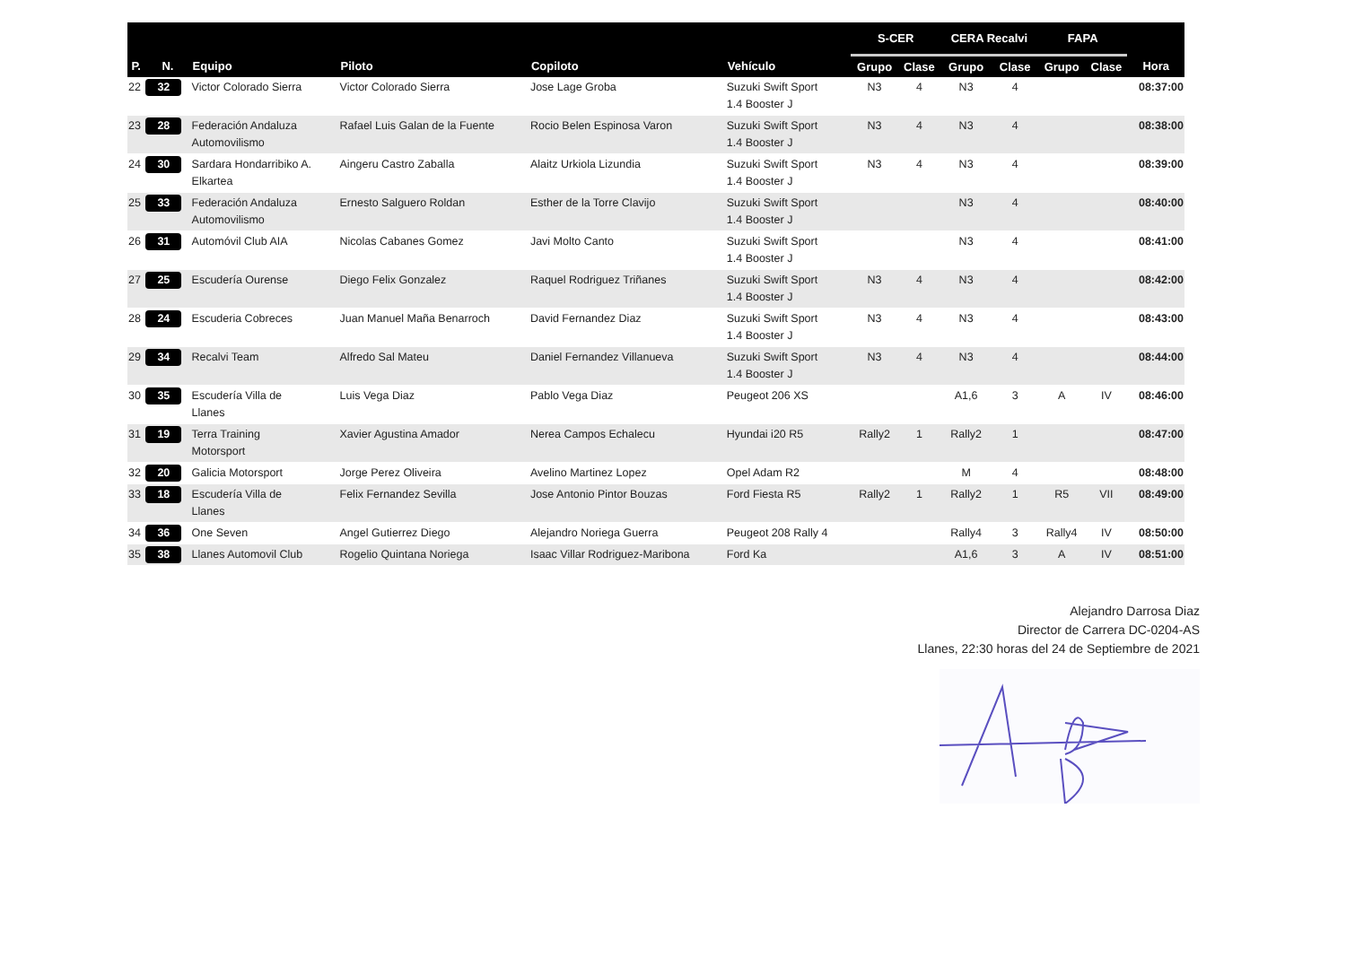| | | | | | | S-CER | | CERA Recalvi | | FAPA | | |
| --- | --- | --- | --- | --- | --- | --- | --- | --- | --- | --- | --- | --- |
| P. | N. | Equipo | Piloto | Copiloto | Vehículo | Grupo | Clase | Grupo | Clase | Grupo | Clase | Hora |
| 22 | 32 | Victor Colorado Sierra | Victor Colorado Sierra | Jose Lage Groba | Suzuki Swift Sport 1.4 Booster J | N3 | 4 | N3 | 4 | | | 08:37:00 |
| 23 | 28 | Federación Andaluza Automovilismo | Rafael Luis Galan de la Fuente | Rocio Belen Espinosa Varon | Suzuki Swift Sport 1.4 Booster J | N3 | 4 | N3 | 4 | | | 08:38:00 |
| 24 | 30 | Sardara Hondarribiko A. Elkartea | Aingeru Castro Zaballa | Alaitz Urkiola Lizundia | Suzuki Swift Sport 1.4 Booster J | N3 | 4 | N3 | 4 | | | 08:39:00 |
| 25 | 33 | Federación Andaluza Automovilismo | Ernesto Salguero Roldan | Esther de la Torre Clavijo | Suzuki Swift Sport 1.4 Booster J | | | N3 | 4 | | | 08:40:00 |
| 26 | 31 | Automóvil Club AIA | Nicolas Cabanes Gomez | Javi Molto Canto | Suzuki Swift Sport 1.4 Booster J | | | N3 | 4 | | | 08:41:00 |
| 27 | 25 | Escudería Ourense | Diego Felix Gonzalez | Raquel Rodriguez Triñanes | Suzuki Swift Sport 1.4 Booster J | N3 | 4 | N3 | 4 | | | 08:42:00 |
| 28 | 24 | Escuderia Cobreces | Juan Manuel Maña Benarroch | David Fernandez Diaz | Suzuki Swift Sport 1.4 Booster J | N3 | 4 | N3 | 4 | | | 08:43:00 |
| 29 | 34 | Recalvi Team | Alfredo Sal Mateu | Daniel Fernandez Villanueva | Suzuki Swift Sport 1.4 Booster J | N3 | 4 | N3 | 4 | | | 08:44:00 |
| 30 | 35 | Escudería Villa de Llanes | Luis Vega Diaz | Pablo Vega Diaz | Peugeot 206 XS | | | A1,6 | 3 | A | IV | 08:46:00 |
| 31 | 19 | Terra Training Motorsport | Xavier Agustina Amador | Nerea Campos Echalecu | Hyundai i20 R5 | Rally2 | 1 | Rally2 | 1 | | | 08:47:00 |
| 32 | 20 | Galicia Motorsport | Jorge Perez Oliveira | Avelino Martinez Lopez | Opel Adam R2 | | | M | 4 | | | 08:48:00 |
| 33 | 18 | Escudería Villa de Llanes | Felix Fernandez Sevilla | Jose Antonio Pintor Bouzas | Ford Fiesta R5 | Rally2 | 1 | Rally2 | 1 | R5 | VII | 08:49:00 |
| 34 | 36 | One Seven | Angel Gutierrez Diego | Alejandro Noriega Guerra | Peugeot 208 Rally 4 | | | Rally4 | 3 | Rally4 | IV | 08:50:00 |
| 35 | 38 | Llanes Automovil Club | Rogelio Quintana Noriega | Isaac Villar Rodriguez-Maribona | Ford Ka | | | A1,6 | 3 | A | IV | 08:51:00 |
Alejandro Darrosa Diaz
Director de Carrera DC-0204-AS
Llanes, 22:30 horas del 24 de Septiembre de 2021